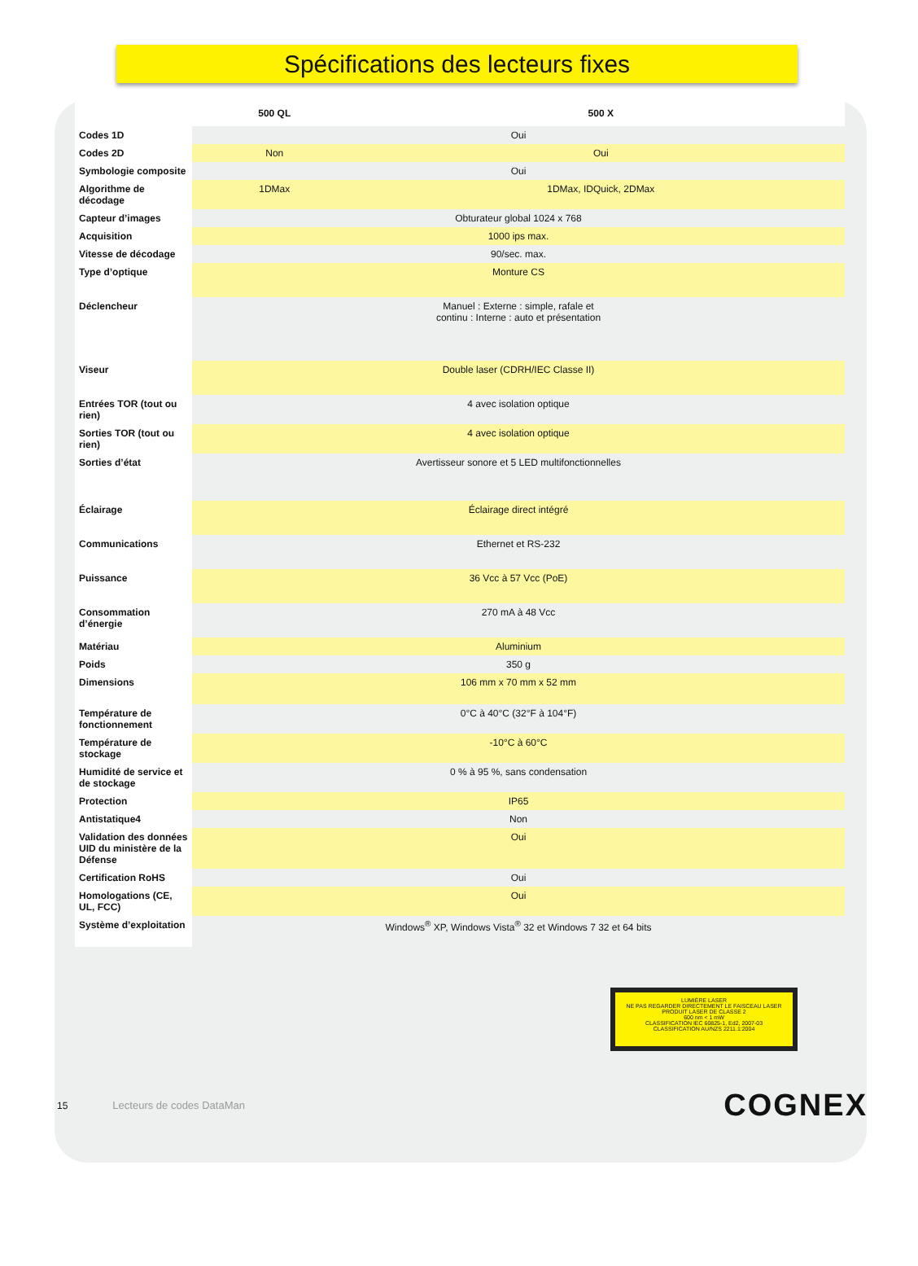Spécifications des lecteurs fixes
| | 500 QL | 500 X |
| --- | --- | --- |
| Codes 1D | Oui | |
| Codes 2D | Non | Oui |
| Symbologie composite | Oui | |
| Algorithme de décodage | 1DMax | 1DMax, IDQuick, 2DMax |
| Capteur d’images | Obturateur global 1024 x 768 | |
| Acquisition | 1000 ips max. | |
| Vitesse de décodage | 90/sec. max. | |
| Type d’optique | Monture CS | |
| Déclencheur | Manuel : Externe : simple, rafale et continu : Interne : auto et présentation | |
| Viseur | Double laser (CDRH/IEC Classe II) | |
| Entrées TOR (tout ou rien) | 4 avec isolation optique | |
| Sorties TOR (tout ou rien) | 4 avec isolation optique | |
| Sorties d’état | Avertisseur sonore et 5 LED multifonctionnelles | |
| Éclairage | Éclairage direct intégré | |
| Communications | Ethernet et RS-232 | |
| Puissance | 36 Vcc à 57 Vcc (PoE) | |
| Consommation d’énergie | 270 mA à 48 Vcc | |
| Matériau | Aluminium | |
| Poids | 350 g | |
| Dimensions | 106 mm x 70 mm x 52 mm | |
| Température de fonctionnement | 0°C à 40°C (32°F à 104°F) | |
| Température de stockage | -10°C à 60°C | |
| Humidité de service et de stockage | 0 % à 95 %, sans condensation | |
| Protection | IP65 | |
| Antistatique4 | Non | |
| Validation des données UID du ministère de la Défense | Oui | |
| Certification RoHS | Oui | |
| Homologations (CE, UL, FCC) | Oui | |
| Système d’exploitation | Windows<sup>®</sup> XP, Windows Vista<sup>®</sup> 32 et Windows 7 32 et 64 bits | |
LUMIÈRE LASER
NE PAS REGARDER DIRECTEMENT LE FAISCEAU LASER
PRODUIT LASER DE CLASSE 2
600 nm < 1 mW
CLASSIFICATION IEC 60825-1, Ed2, 2007-03
CLASSIFICATION AU/NZS 2211.1:2004
15 Lecteurs de codes DataMan
COGNEX